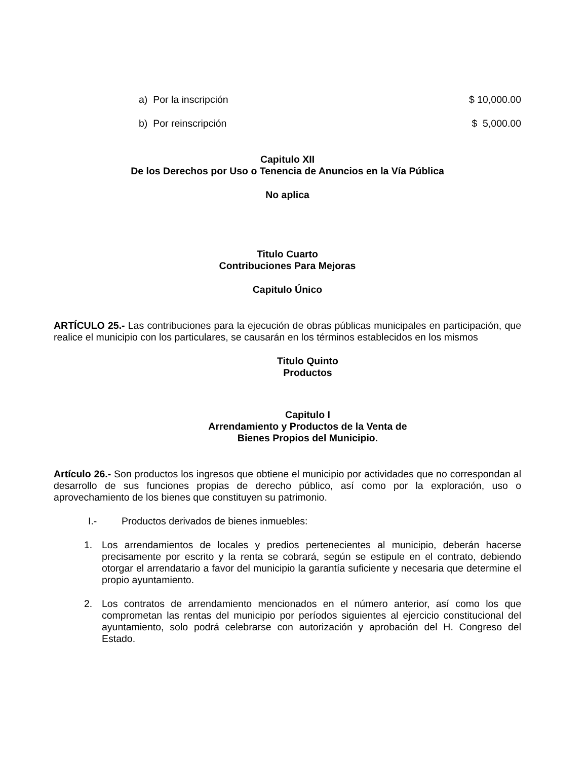a) Por la inscripción $ 10,000.00
b) Por reinscripción $ 5,000.00
Capitulo XII
De los Derechos por Uso o Tenencia de Anuncios en la Vía Pública
No aplica
Titulo Cuarto
Contribuciones Para Mejoras
Capitulo Único
ARTÍCULO 25.- Las contribuciones para la ejecución de obras públicas municipales en participación, que realice el municipio con los particulares, se causarán en los términos establecidos en los mismos
Titulo Quinto
Productos
Capitulo I
Arrendamiento y Productos de la Venta de
Bienes Propios del Municipio.
Artículo 26.- Son productos los ingresos que obtiene el municipio por actividades que no correspondan al desarrollo de sus funciones propias de derecho público, así como por la exploración, uso o aprovechamiento de los bienes que constituyen su patrimonio.
I.- Productos derivados de bienes inmuebles:
1. Los arrendamientos de locales y predios pertenecientes al municipio, deberán hacerse precisamente por escrito y la renta se cobrará, según se estipule en el contrato, debiendo otorgar el arrendatario a favor del municipio la garantía suficiente y necesaria que determine el propio ayuntamiento.
2. Los contratos de arrendamiento mencionados en el número anterior, así como los que comprometan las rentas del municipio por períodos siguientes al ejercicio constitucional del ayuntamiento, solo podrá celebrarse con autorización y aprobación del H. Congreso del Estado.